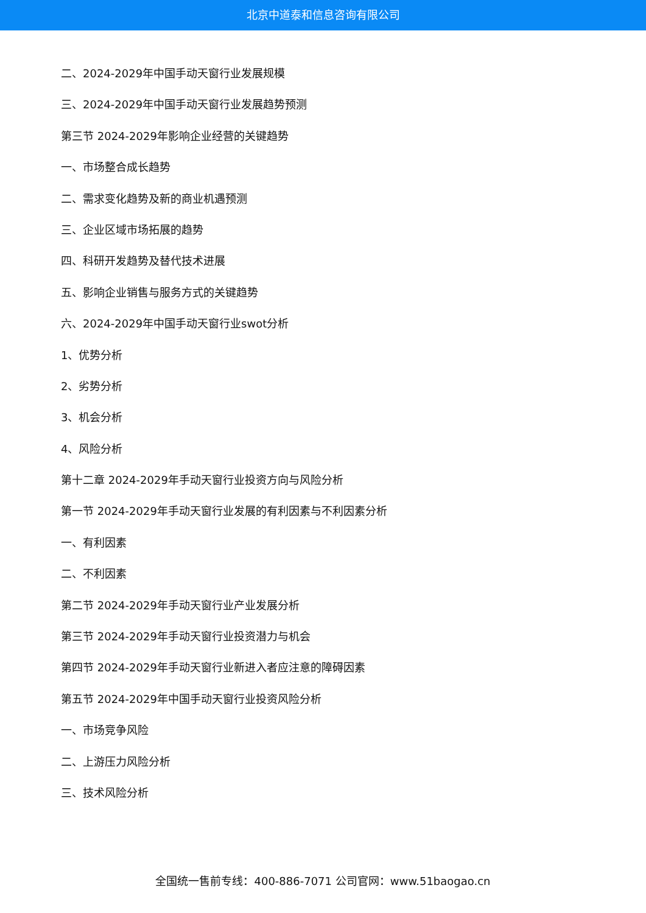北京中道泰和信息咨询有限公司
二、2024-2029年中国手动天窗行业发展规模
三、2024-2029年中国手动天窗行业发展趋势预测
第三节 2024-2029年影响企业经营的关键趋势
一、市场整合成长趋势
二、需求变化趋势及新的商业机遇预测
三、企业区域市场拓展的趋势
四、科研开发趋势及替代技术进展
五、影响企业销售与服务方式的关键趋势
六、2024-2029年中国手动天窗行业swot分析
1、优势分析
2、劣势分析
3、机会分析
4、风险分析
第十二章 2024-2029年手动天窗行业投资方向与风险分析
第一节 2024-2029年手动天窗行业发展的有利因素与不利因素分析
一、有利因素
二、不利因素
第二节 2024-2029年手动天窗行业产业发展分析
第三节 2024-2029年手动天窗行业投资潜力与机会
第四节 2024-2029年手动天窗行业新进入者应注意的障碍因素
第五节 2024-2029年中国手动天窗行业投资风险分析
一、市场竞争风险
二、上游压力风险分析
三、技术风险分析
全国统一售前专线：400-886-7071 公司官网：www.51baogao.cn